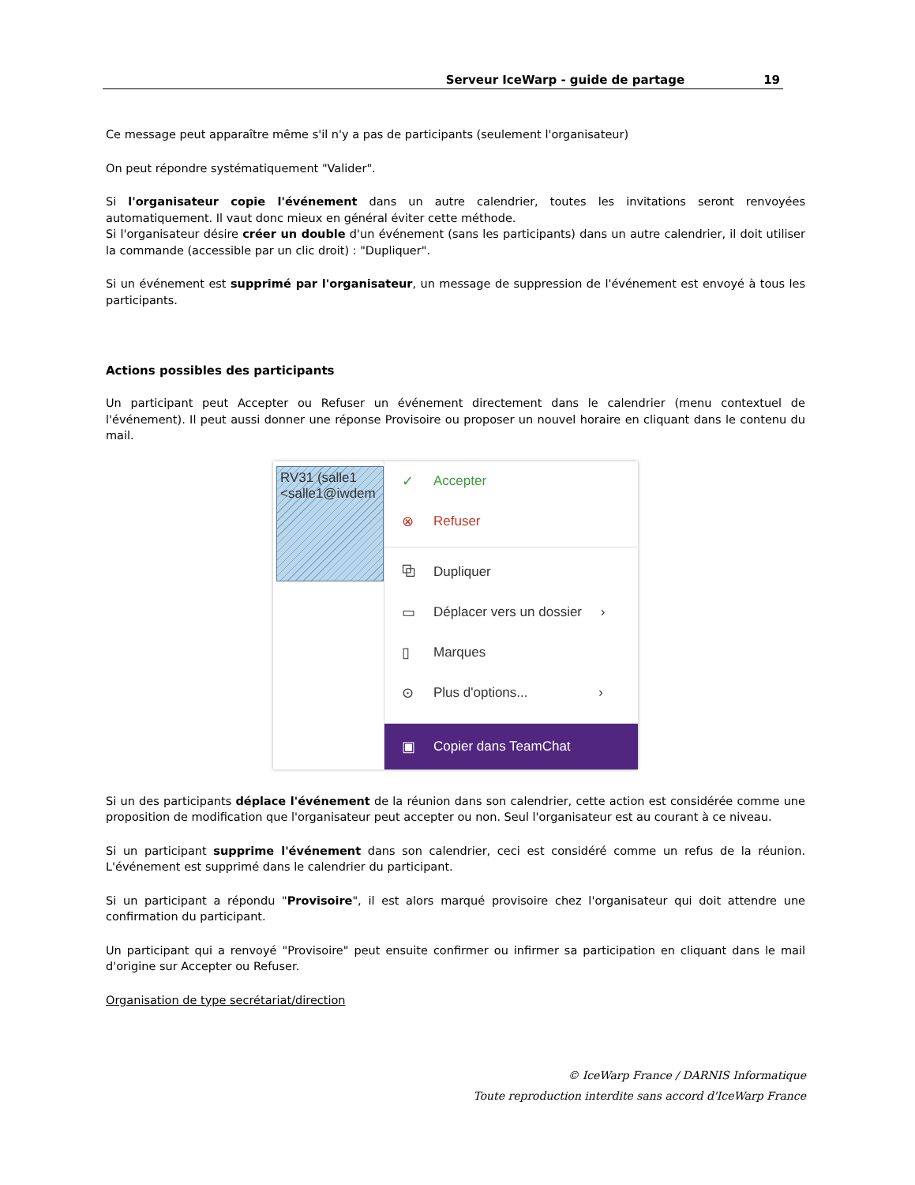Serveur IceWarp - guide de partage 19
Ce message peut apparaître même s'il n'y a pas de participants (seulement l'organisateur)
On peut répondre systématiquement "Valider".
Si l'organisateur copie l'événement dans un autre calendrier, toutes les invitations seront renvoyées automatiquement. Il vaut donc mieux en général éviter cette méthode.
Si l'organisateur désire créer un double d'un événement (sans les participants) dans un autre calendrier, il doit utiliser la commande (accessible par un clic droit) : "Dupliquer".
Si un événement est supprimé par l'organisateur, un message de suppression de l'événement est envoyé à tous les participants.
Actions possibles des participants
Un participant peut Accepter ou Refuser un événement directement dans le calendrier (menu contextuel de l'événement). Il peut aussi donner une réponse Provisoire ou proposer un nouvel horaire en cliquant dans le contenu du mail.
RV31 (salle1
<salle1@iwdem
✓ Accepter
⊗ Refuser
⧉ Dupliquer
▭ Déplacer vers un dossier ›
▯ Marques
⊙ Plus d'options... ›
▣ Copier dans TeamChat
Si un des participants déplace l'événement de la réunion dans son calendrier, cette action est considérée comme une proposition de modification que l'organisateur peut accepter ou non. Seul l'organisateur est au courant à ce niveau.
Si un participant supprime l'événement dans son calendrier, ceci est considéré comme un refus de la réunion. L'événement est supprimé dans le calendrier du participant.
Si un participant a répondu "Provisoire", il est alors marqué provisoire chez l'organisateur qui doit attendre une confirmation du participant.
Un participant qui a renvoyé "Provisoire" peut ensuite confirmer ou infirmer sa participation en cliquant dans le mail d'origine sur Accepter ou Refuser.
Organisation de type secrétariat/direction
© IceWarp France / DARNIS Informatique
Toute reproduction interdite sans accord d'IceWarp France